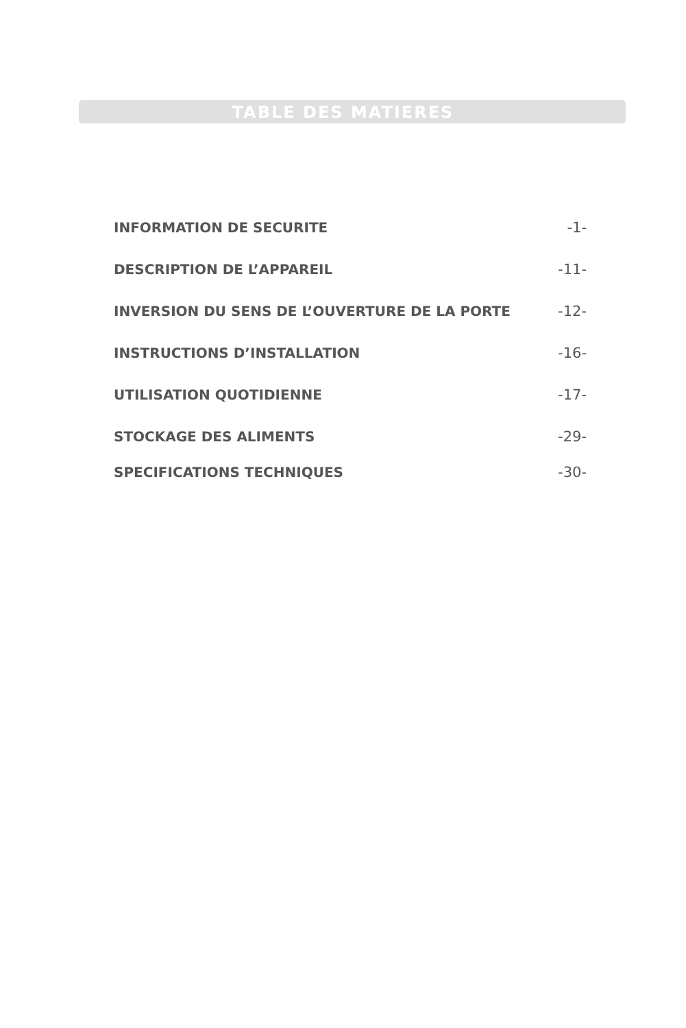TABLE DES MATIERES
INFORMATION DE SECURITE -1-
DESCRIPTION DE L’APPAREIL -11-
INVERSION DU SENS DE L’OUVERTURE DE LA PORTE -12-
INSTRUCTIONS D’INSTALLATION -16-
UTILISATION QUOTIDIENNE -17-
STOCKAGE DES ALIMENTS -29-
SPECIFICATIONS TECHNIQUES -30-